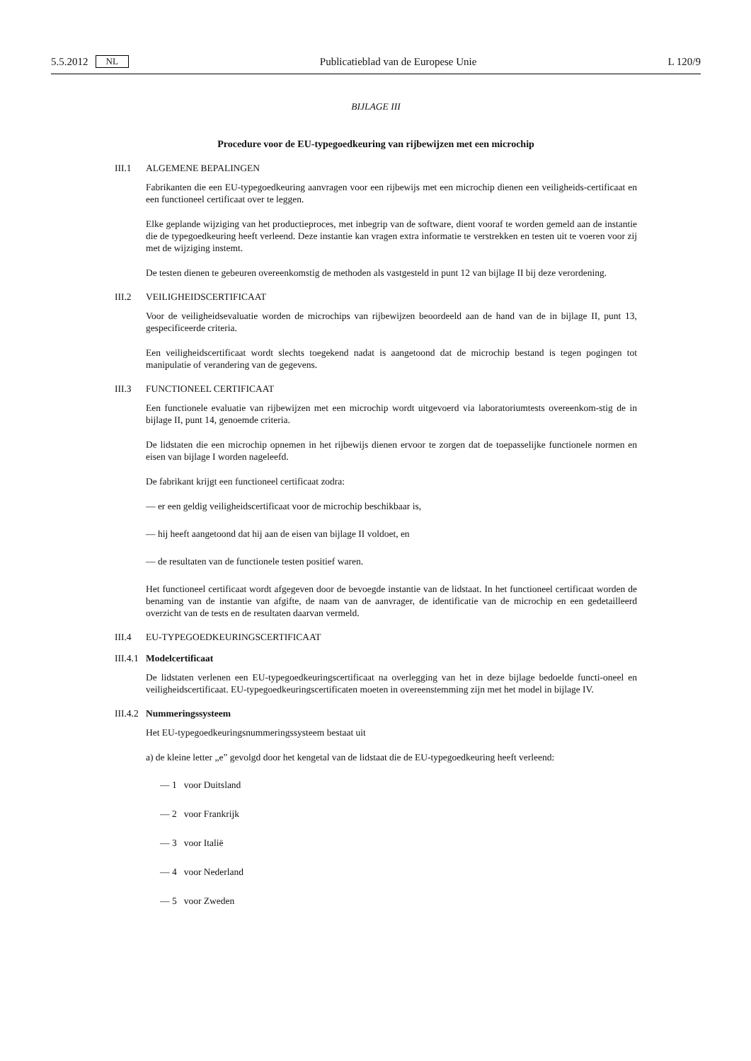5.5.2012 NL Publicatieblad van de Europese Unie L 120/9
BIJLAGE III
Procedure voor de EU-typegoedkeuring van rijbewijzen met een microchip
III.1 ALGEMENE BEPALINGEN
Fabrikanten die een EU-typegoedkeuring aanvragen voor een rijbewijs met een microchip dienen een veiligheids-certificaat en een functioneel certificaat over te leggen.
Elke geplande wijziging van het productieproces, met inbegrip van de software, dient vooraf te worden gemeld aan de instantie die de typegoedkeuring heeft verleend. Deze instantie kan vragen extra informatie te verstrekken en testen uit te voeren voor zij met de wijziging instemt.
De testen dienen te gebeuren overeenkomstig de methoden als vastgesteld in punt 12 van bijlage II bij deze verordening.
III.2 VEILIGHEIDSCERTIFICAAT
Voor de veiligheidsevaluatie worden de microchips van rijbewijzen beoordeeld aan de hand van de in bijlage II, punt 13, gespecificeerde criteria.
Een veiligheidscertificaat wordt slechts toegekend nadat is aangetoond dat de microchip bestand is tegen pogingen tot manipulatie of verandering van de gegevens.
III.3 FUNCTIONEEL CERTIFICAAT
Een functionele evaluatie van rijbewijzen met een microchip wordt uitgevoerd via laboratoriumtests overeenkom-stig de in bijlage II, punt 14, genoemde criteria.
De lidstaten die een microchip opnemen in het rijbewijs dienen ervoor te zorgen dat de toepasselijke functionele normen en eisen van bijlage I worden nageleefd.
De fabrikant krijgt een functioneel certificaat zodra:
— er een geldig veiligheidscertificaat voor de microchip beschikbaar is,
— hij heeft aangetoond dat hij aan de eisen van bijlage II voldoet, en
— de resultaten van de functionele testen positief waren.
Het functioneel certificaat wordt afgegeven door de bevoegde instantie van de lidstaat. In het functioneel certificaat worden de benaming van de instantie van afgifte, de naam van de aanvrager, de identificatie van de microchip en een gedetailleerd overzicht van de tests en de resultaten daarvan vermeld.
III.4 EU-TYPEGOEDKEURINGSCERTIFICAAT
III.4.1 Modelcertificaat
De lidstaten verlenen een EU-typegoedkeuringscertificaat na overlegging van het in deze bijlage bedoelde functi-oneel en veiligheidscertificaat. EU-typegoedkeuringscertificaten moeten in overeenstemming zijn met het model in bijlage IV.
III.4.2 Nummeringssysteem
Het EU-typegoedkeuringsnummeringssysteem bestaat uit
a) de kleine letter „e” gevolgd door het kengetal van de lidstaat die de EU-typegoedkeuring heeft verleend:
— 1 voor Duitsland
— 2 voor Frankrijk
— 3 voor Italië
— 4 voor Nederland
— 5 voor Zweden